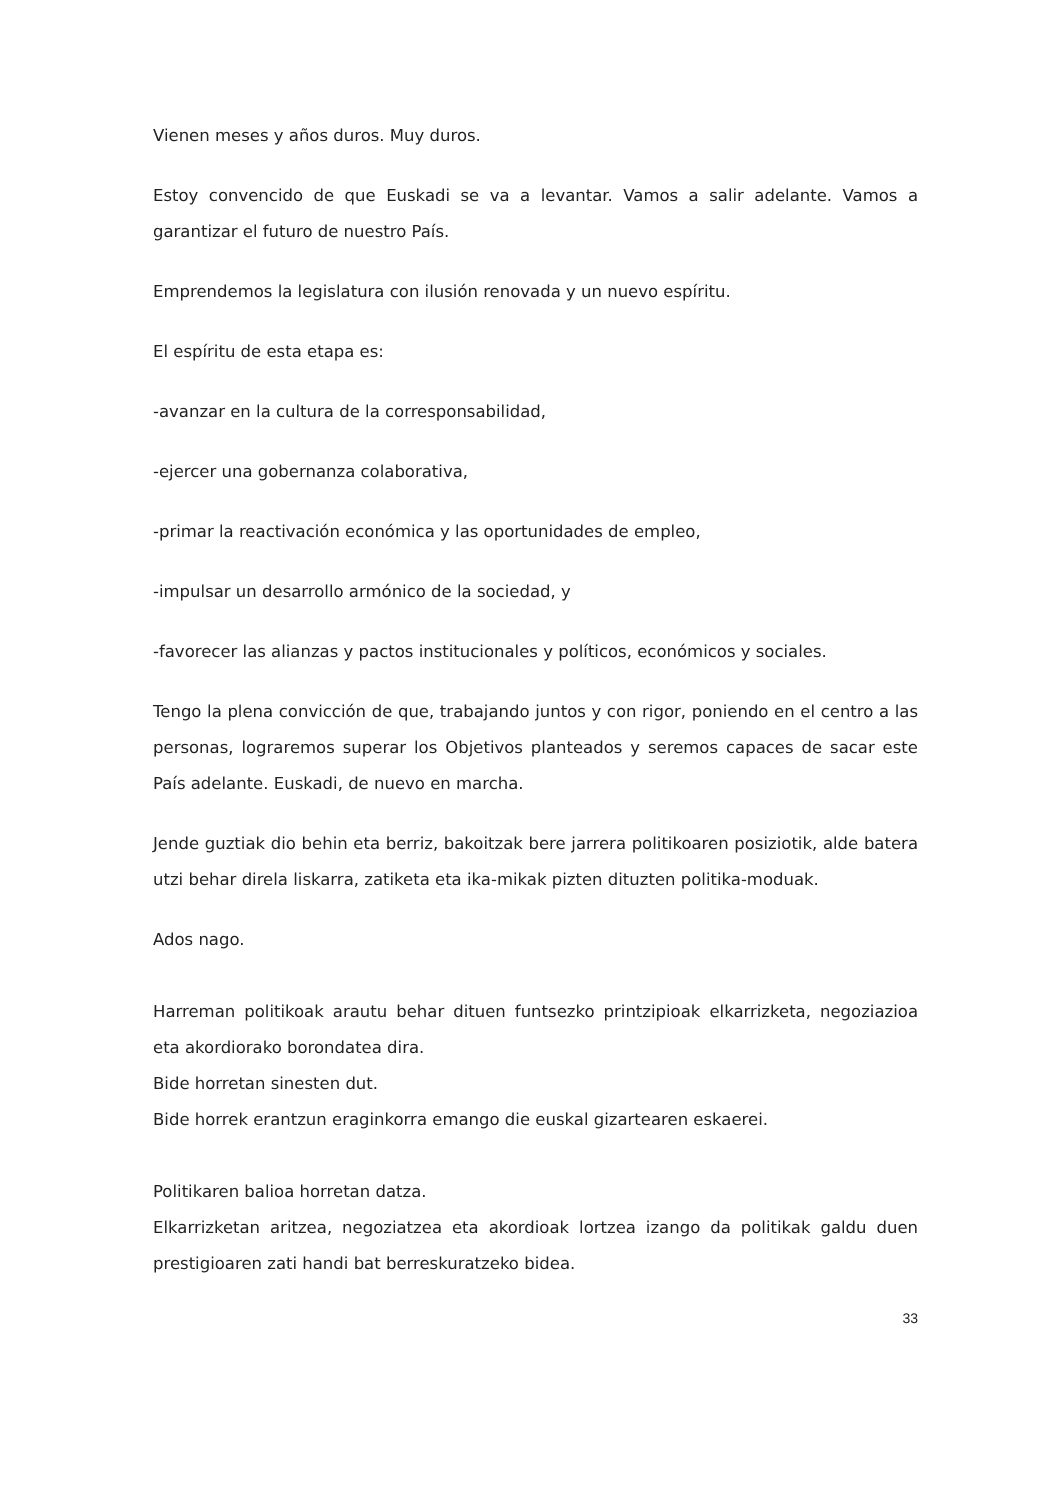Vienen meses y años duros. Muy duros.
Estoy convencido de que Euskadi se va a levantar. Vamos a salir adelante. Vamos a garantizar el futuro de nuestro País.
Emprendemos la legislatura con ilusión renovada y un nuevo espíritu.
El espíritu de esta etapa es:
-avanzar en la cultura de la corresponsabilidad,
-ejercer una gobernanza colaborativa,
-primar la reactivación económica y las oportunidades de empleo,
-impulsar un desarrollo armónico de la sociedad, y
-favorecer las alianzas y pactos institucionales y políticos, económicos y sociales.
Tengo la plena convicción de que, trabajando juntos y con rigor, poniendo en el centro a las personas, lograremos superar los Objetivos planteados y seremos capaces de sacar este País adelante. Euskadi, de nuevo en marcha.
Jende guztiak dio behin eta berriz, bakoitzak bere jarrera politikoaren posiziotik, alde batera utzi behar direla liskarra, zatiketa eta ika-mikak pizten dituzten politika-moduak.
Ados nago.
Harreman politikoak arautu behar dituen funtsezko printzipioak elkarrizketa, negoziazioa eta akordiorako borondatea dira.
Bide horretan sinesten dut.
Bide horrek erantzun eraginkorra emango die euskal gizartearen eskaerei.
Politikaren balioa horretan datza.
Elkarrizketan aritzea, negoziatzea eta akordioak lortzea izango da politikak galdu duen prestigioaren zati handi bat berreskuratzeko bidea.
33